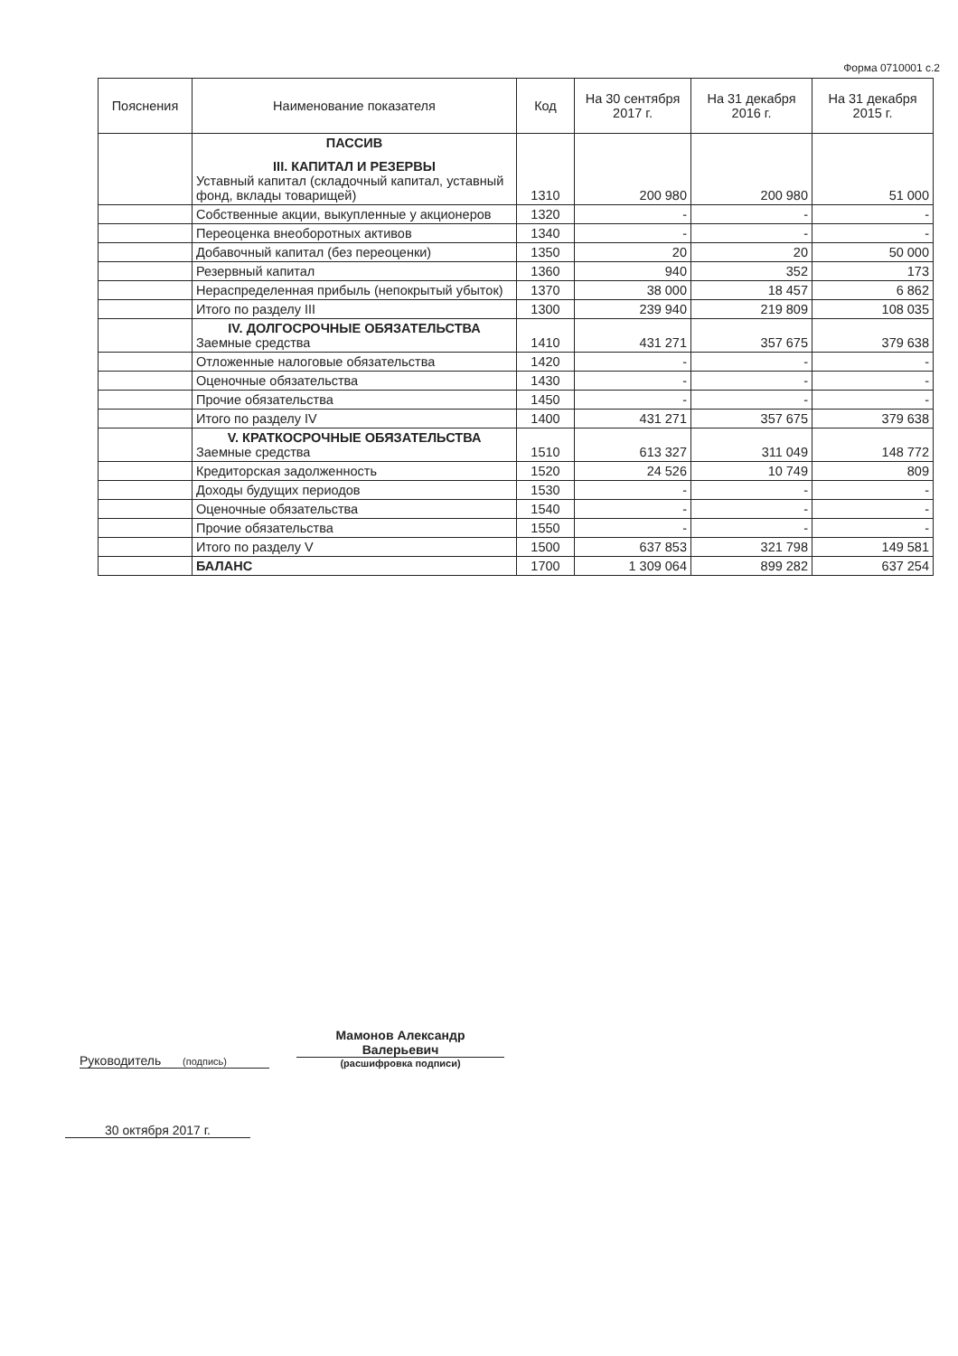Форма 0710001 с.2
| Пояснения | Наименование показателя | Код | На 30 сентября 2017 г. | На 31 декабря 2016 г. | На 31 декабря 2015 г. |
| --- | --- | --- | --- | --- | --- |
| | ПАССИВ III. КАПИТАЛ И РЕЗЕРВЫ Уставный капитал (складочный капитал, уставный фонд, вклады товарищей) | 1310 | 200 980 | 200 980 | 51 000 |
| | Собственные акции, выкупленные у акционеров | 1320 | - | - | - |
| | Переоценка внеоборотных активов | 1340 | - | - | - |
| | Добавочный капитал (без переоценки) | 1350 | 20 | 20 | 50 000 |
| | Резервный капитал | 1360 | 940 | 352 | 173 |
| | Нераспределенная прибыль (непокрытый убыток) | 1370 | 38 000 | 18 457 | 6 862 |
| | Итого по разделу III | 1300 | 239 940 | 219 809 | 108 035 |
| | IV. ДОЛГОСРОЧНЫЕ ОБЯЗАТЕЛЬСТВА Заемные средства | 1410 | 431 271 | 357 675 | 379 638 |
| | Отложенные налоговые обязательства | 1420 | - | - | - |
| | Оценочные обязательства | 1430 | - | - | - |
| | Прочие обязательства | 1450 | - | - | - |
| | Итого по разделу IV | 1400 | 431 271 | 357 675 | 379 638 |
| | V. КРАТКОСРОЧНЫЕ ОБЯЗАТЕЛЬСТВА Заемные средства | 1510 | 613 327 | 311 049 | 148 772 |
| | Кредиторская задолженность | 1520 | 24 526 | 10 749 | 809 |
| | Доходы будущих периодов | 1530 | - | - | - |
| | Оценочные обязательства | 1540 | - | - | - |
| | Прочие обязательства | 1550 | - | - | - |
| | Итого по разделу V | 1500 | 637 853 | 321 798 | 149 581 |
| | БАЛАНС | 1700 | 1 309 064 | 899 282 | 637 254 |
Руководитель (подпись)
Мамонов Александр Валерьевич
(расшифровка подписи)
30 октября 2017 г.